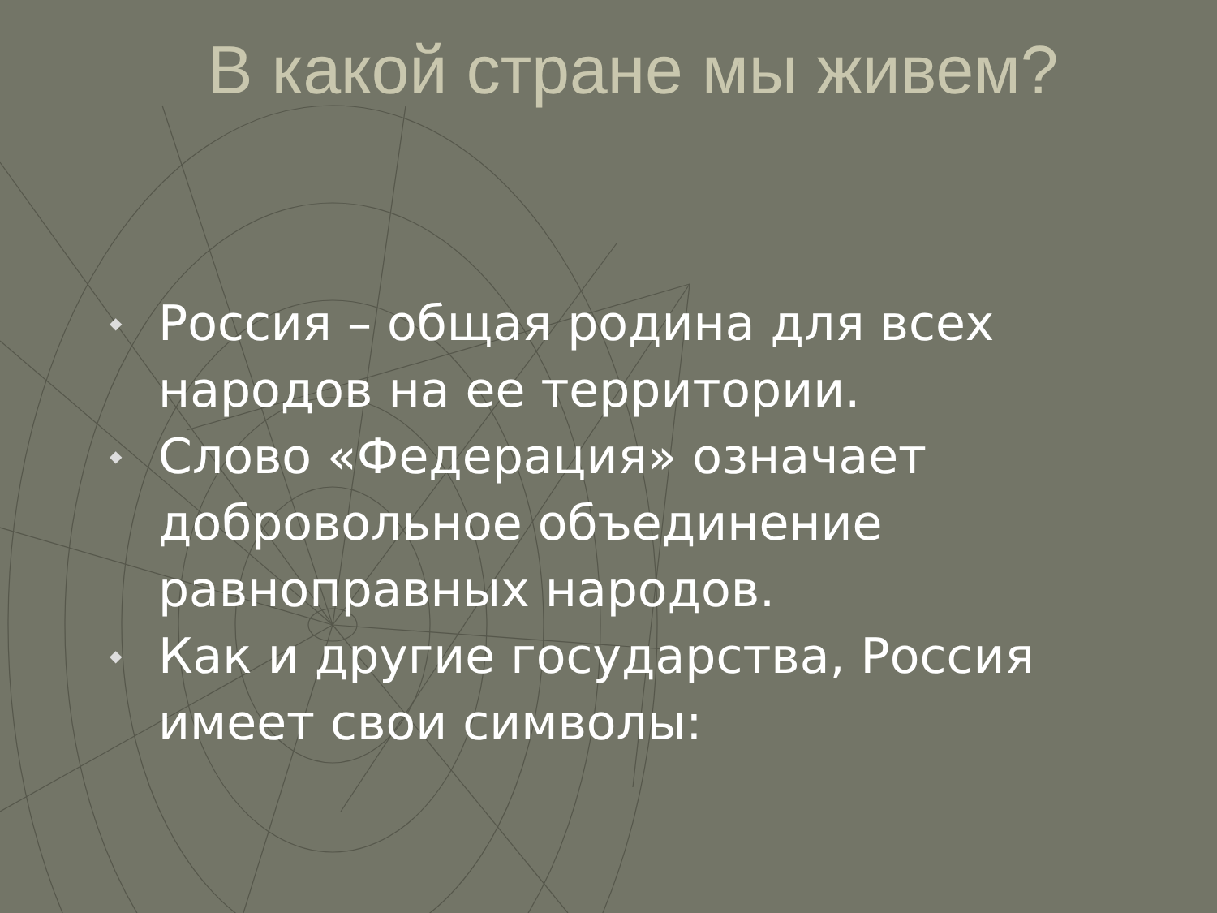В какой стране мы живем?
◆ Россия – общая родина для всех народов на ее территории.
◆ Слово «Федерация» означает добровольное объединение равноправных народов.
◆ Как и другие государства, Россия имеет свои символы: